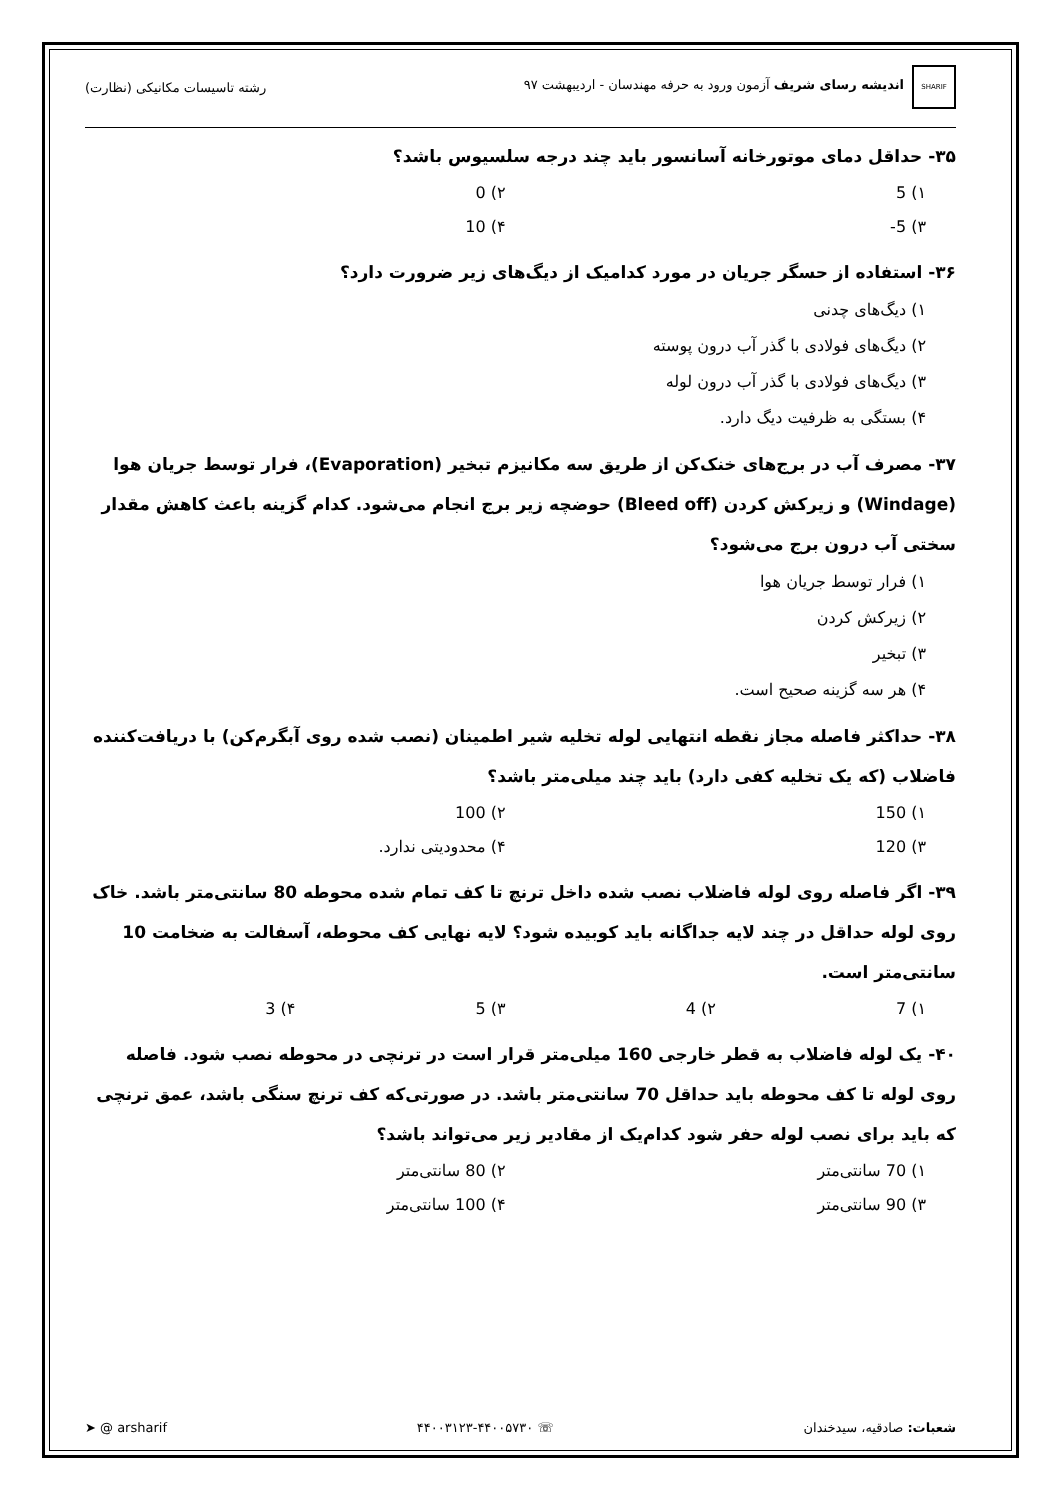SHARIF اندیشه رسای شریف آزمون ورود به حرفه مهندسان - اردیبهشت ۹۷
رشته تاسیسات مکانیکی (نظارت)
۳۵- حداقل دمای موتورخانه آسانسور باید چند درجه سلسیوس باشد؟
۱) 5
۲) 0
۳) 5-
۴) 10
۳۶- استفاده از حسگر جریان در مورد کدامیک از دیگ‌های زیر ضرورت دارد؟
۱) دیگ‌های چدنی
۲) دیگ‌های فولادی با گذر آب درون پوسته
۳) دیگ‌های فولادی با گذر آب درون لوله
۴) بستگی به ظرفیت دیگ دارد.
۳۷- مصرف آب در برج‌های خنک‌کن از طریق سه مکانیزم تبخیر (Evaporation)، فرار توسط جریان هوا (Windage) و زیرکش کردن (Bleed off) حوضچه زیر برج انجام می‌شود. کدام گزینه باعث کاهش مقدار سختی آب درون برج می‌شود؟
۱) فرار توسط جریان هوا
۲) زیرکش کردن
۳) تبخیر
۴) هر سه گزینه صحیح است.
۳۸- حداکثر فاصله مجاز نقطه انتهایی لوله تخلیه شیر اطمینان (نصب شده روی آبگرم‌کن) با دریافت‌کننده فاضلاب (که یک تخلیه کفی دارد) باید چند میلی‌متر باشد؟
۱) 150
۲) 100
۳) 120
۴) محدودیتی ندارد.
۳۹- اگر فاصله روی لوله فاضلاب نصب شده داخل ترنچ تا کف تمام شده محوطه 80 سانتی‌متر باشد. خاک روی لوله حداقل در چند لایه جداگانه باید کوبیده شود؟ لایه نهایی کف محوطه، آسفالت به ضخامت 10 سانتی‌متر است.
۱) 7
۲) 4
۳) 5
۴) 3
۴۰- یک لوله فاضلاب به قطر خارجی 160 میلی‌متر قرار است در ترنچی در محوطه نصب شود. فاصله روی لوله تا کف محوطه باید حداقل 70 سانتی‌متر باشد. در صورتی‌که کف ترنچ سنگی باشد، عمق ترنچی که باید برای نصب لوله حفر شود کدام‌یک از مقادیر زیر می‌تواند باشد؟
۱) 70 سانتی‌متر
۲) 80 سانتی‌متر
۳) 90 سانتی‌متر
۴) 100 سانتی‌متر
شعبات: صادقیه، سیدخندان ☏ ۴۴۰۰۳۱۲۳-۴۴۰۰۵۷۳۰ ➤ @ arsharif